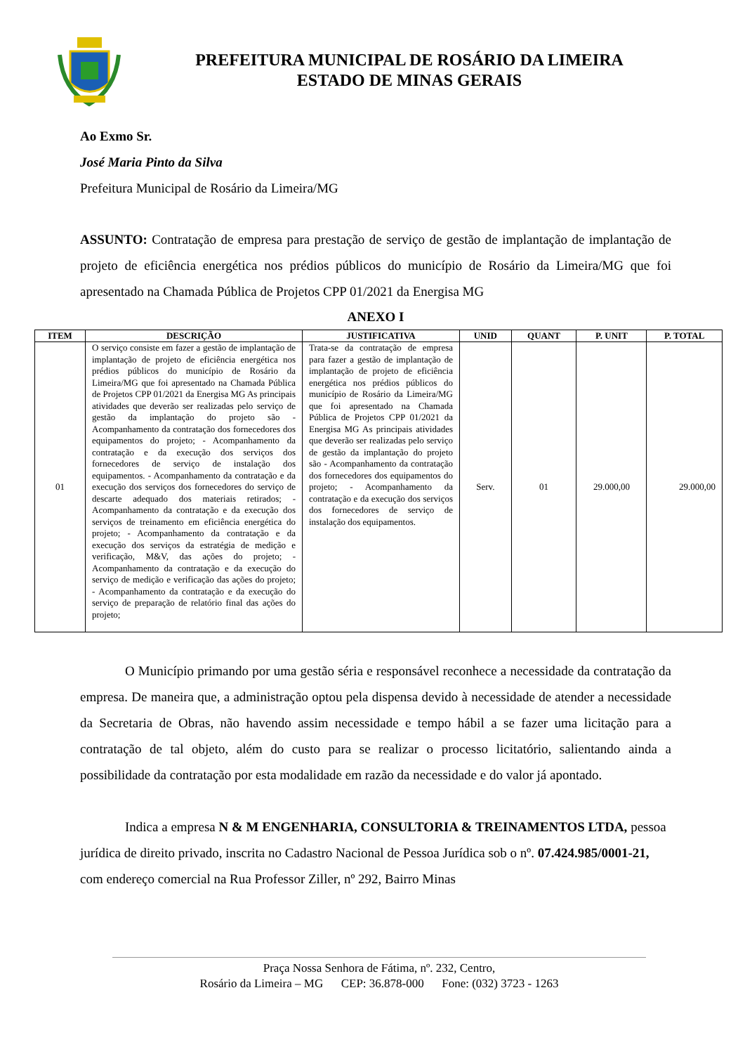PREFEITURA MUNICIPAL DE ROSÁRIO DA LIMEIRA
ESTADO DE MINAS GERAIS
Ao Exmo Sr.
José Maria Pinto da Silva
Prefeitura Municipal de Rosário da Limeira/MG
ASSUNTO: Contratação de empresa para prestação de serviço de gestão de implantação de implantação de projeto de eficiência energética nos prédios públicos do município de Rosário da Limeira/MG que foi apresentado na Chamada Pública de Projetos CPP 01/2021 da Energisa MG
ANEXO I
| ITEM | DESCRIÇÃO | JUSTIFICATIVA | UNID | QUANT | P. UNIT | P. TOTAL |
| --- | --- | --- | --- | --- | --- | --- |
| 01 | O serviço consiste em fazer a gestão de implantação de implantação de projeto de eficiência energética nos prédios públicos do município de Rosário da Limeira/MG que foi apresentado na Chamada Pública de Projetos CPP 01/2021 da Energisa MG As principais atividades que deverão ser realizadas pelo serviço de gestão da implantação do projeto são - Acompanhamento da contratação dos fornecedores dos equipamentos do projeto; - Acompanhamento da contratação e da execução dos serviços dos fornecedores de serviço de instalação dos equipamentos. - Acompanhamento da contratação e da execução dos serviços dos fornecedores do serviço de descarte adequado dos materiais retirados; - Acompanhamento da contratação e da execução dos serviços de treinamento em eficiência energética do projeto; - Acompanhamento da contratação e da execução dos serviços da estratégia de medição e verificação, M&V, das ações do projeto; - Acompanhamento da contratação e da execução do serviço de medição e verificação das ações do projeto; - Acompanhamento da contratação e da execução do serviço de preparação de relatório final das ações do projeto; | Trata-se da contratação de empresa para fazer a gestão de implantação de implantação de projeto de eficiência energética nos prédios públicos do município de Rosário da Limeira/MG que foi apresentado na Chamada Pública de Projetos CPP 01/2021 da Energisa MG As principais atividades que deverão ser realizadas pelo serviço de gestão da implantação do projeto são - Acompanhamento da contratação dos fornecedores dos equipamentos do projeto; - Acompanhamento da contratação e da execução dos serviços dos fornecedores de serviço de instalação dos equipamentos. | Serv. | 01 | 29.000,00 | 29.000,00 |
O Município primando por uma gestão séria e responsável reconhece a necessidade da contratação da empresa. De maneira que, a administração optou pela dispensa devido à necessidade de atender a necessidade da Secretaria de Obras, não havendo assim necessidade e tempo hábil a se fazer uma licitação para a contratação de tal objeto, além do custo para se realizar o processo licitatório, salientando ainda a possibilidade da contratação por esta modalidade em razão da necessidade e do valor já apontado.
Indica a empresa N & M ENGENHARIA, CONSULTORIA & TREINAMENTOS LTDA, pessoa jurídica de direito privado, inscrita no Cadastro Nacional de Pessoa Jurídica sob o nº. 07.424.985/0001-21, com endereço comercial na Rua Professor Ziller, nº 292, Bairro Minas
Praça Nossa Senhora de Fátima, nº. 232, Centro,
Rosário da Limeira – MG CEP: 36.878-000 Fone: (032) 3723 - 1263